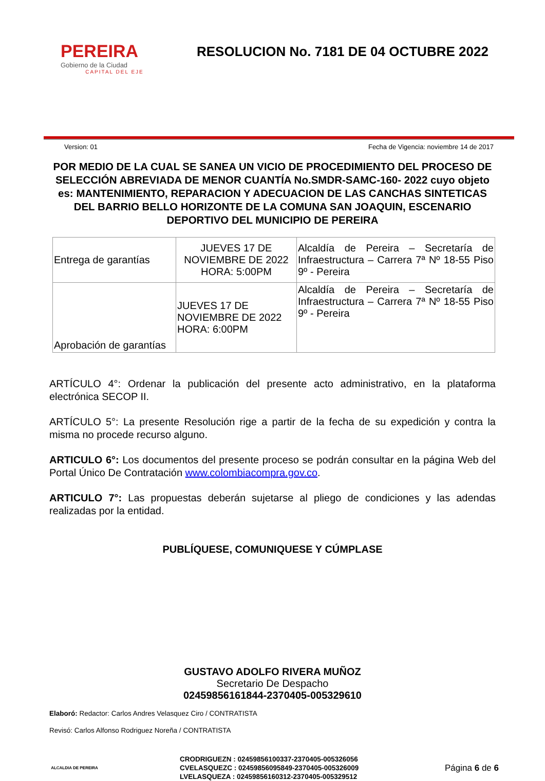PEREIRA
Gobierno de la Ciudad
CAPITAL DEL EJE
RESOLUCION No. 7181 DE 04 OCTUBRE 2022
Version: 01 Fecha de Vigencia: noviembre 14 de 2017
POR MEDIO DE LA CUAL SE SANEA UN VICIO DE PROCEDIMIENTO DEL PROCESO DE SELECCIÓN ABREVIADA DE MENOR CUANTÍA No.SMDR-SAMC-160- 2022 cuyo objeto es: MANTENIMIENTO, REPARACION Y ADECUACION DE LAS CANCHAS SINTETICAS DEL BARRIO BELLO HORIZONTE DE LA COMUNA SAN JOAQUIN, ESCENARIO DEPORTIVO DEL MUNICIPIO DE PEREIRA
| Entrega de garantías | JUEVES 17 DE NOVIEMBRE DE 2022 HORA: 5:00PM | Alcaldía de Pereira – Secretaría de Infraestructura – Carrera 7ª Nº 18-55 Piso 9º - Pereira |
| Aprobación de garantías | JUEVES 17 DE NOVIEMBRE DE 2022 HORA: 6:00PM | Alcaldía de Pereira – Secretaría de Infraestructura – Carrera 7ª Nº 18-55 Piso 9º - Pereira |
ARTÍCULO 4°: Ordenar la publicación del presente acto administrativo, en la plataforma electrónica SECOP II.
ARTÍCULO 5°: La presente Resolución rige a partir de la fecha de su expedición y contra la misma no procede recurso alguno.
ARTICULO 6°: Los documentos del presente proceso se podrán consultar en la página Web del Portal Único De Contratación www.colombiacompra.gov.co.
ARTICULO 7°: Las propuestas deberán sujetarse al pliego de condiciones y las adendas realizadas por la entidad.
PUBLÍQUESE, COMUNIQUESE Y CÚMPLASE
GUSTAVO ADOLFO RIVERA MUÑOZ
Secretario De Despacho
02459856161844-2370405-005329610
Elaboró: Redactor: Carlos Andres Velasquez Ciro / CONTRATISTA
Revisó: Carlos Alfonso Rodriguez Noreña / CONTRATISTA
ALCALDIA DE PEREIRA
CRODRIGUEZN : 02459856100337-2370405-005326056
CVELASQUEZC : 02459856095849-2370405-005326009
LVELASQUEZA : 02459856160312-2370405-005329512
Página 6 de 6